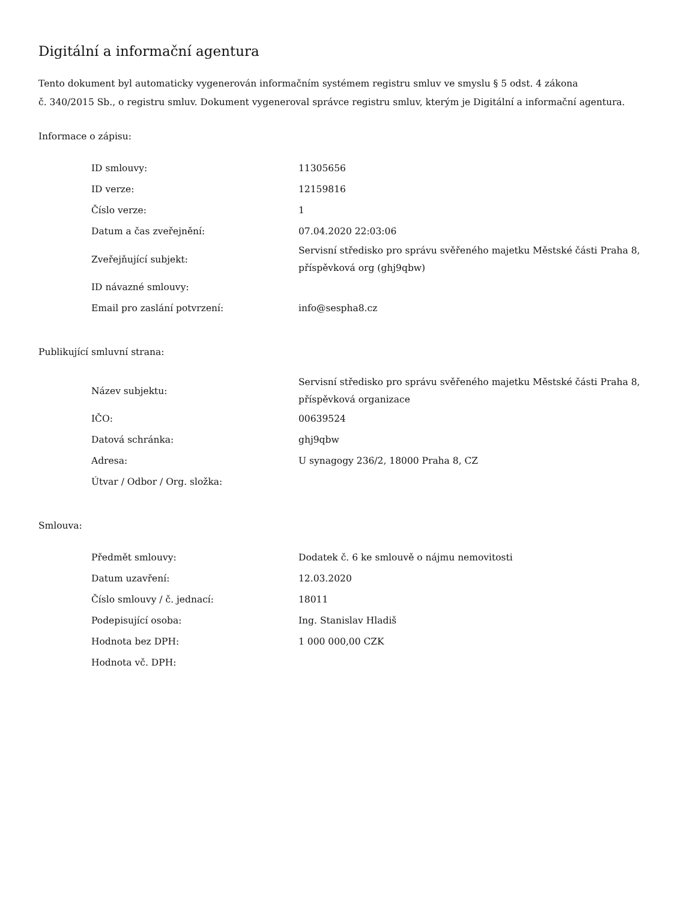Digitální a informační agentura
Tento dokument byl automaticky vygenerován informačním systémem registru smluv ve smyslu § 5 odst. 4 zákona
č. 340/2015 Sb., o registru smluv. Dokument vygeneroval správce registru smluv, kterým je Digitální a informační agentura.
Informace o zápisu:
| ID smlouvy: | 11305656 |
| ID verze: | 12159816 |
| Číslo verze: | 1 |
| Datum a čas zveřejnění: | 07.04.2020 22:03:06 |
| Zveřejňující subjekt: | Servisní středisko pro správu svěřeného majetku Městské části Praha 8, příspěvková org (ghj9qbw) |
| ID návazné smlouvy: | |
| Email pro zaslání potvrzení: | info@sespha8.cz |
Publikující smluvní strana:
| Název subjektu: | Servisní středisko pro správu svěřeného majetku Městské části Praha 8, příspěvková organizace |
| IČO: | 00639524 |
| Datová schránka: | ghj9qbw |
| Adresa: | U synagogy 236/2, 18000 Praha 8, CZ |
| Útvar / Odbor / Org. složka: | |
Smlouva:
| Předmět smlouvy: | Dodatek č. 6 ke smlouvě o nájmu nemovitosti |
| Datum uzavření: | 12.03.2020 |
| Číslo smlouvy / č. jednací: | 18011 |
| Podepisující osoba: | Ing. Stanislav Hladiš |
| Hodnota bez DPH: | 1 000 000,00 CZK |
| Hodnota vč. DPH: | |